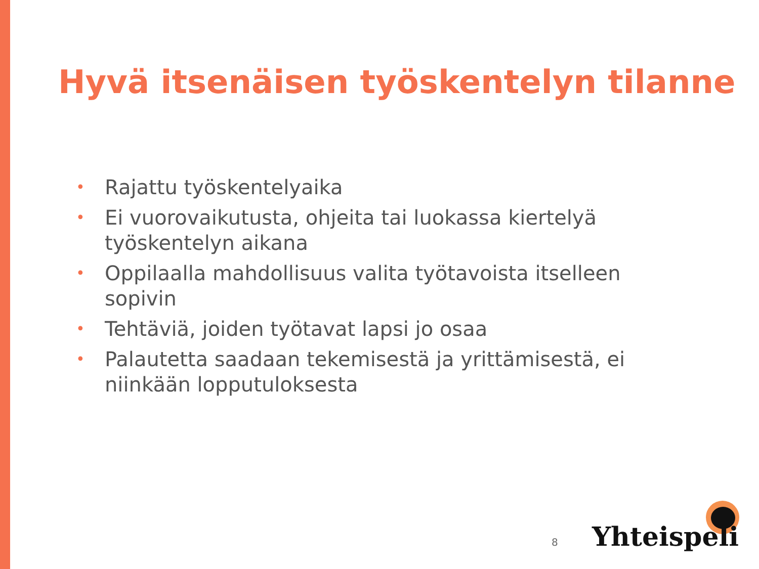Hyvä itsenäisen työskentelyn tilanne
• Rajattu työskentelyaika
• Ei vuorovaikutusta, ohjeita tai luokassa kiertelyä työskentelyn aikana
• Oppilaalla mahdollisuus valita työtavoista itselleen sopivin
• Tehtäviä, joiden työtavat lapsi jo osaa
• Palautetta saadaan tekemisestä ja yrittämisestä, ei niinkään lopputuloksesta
8 Yhteispeli